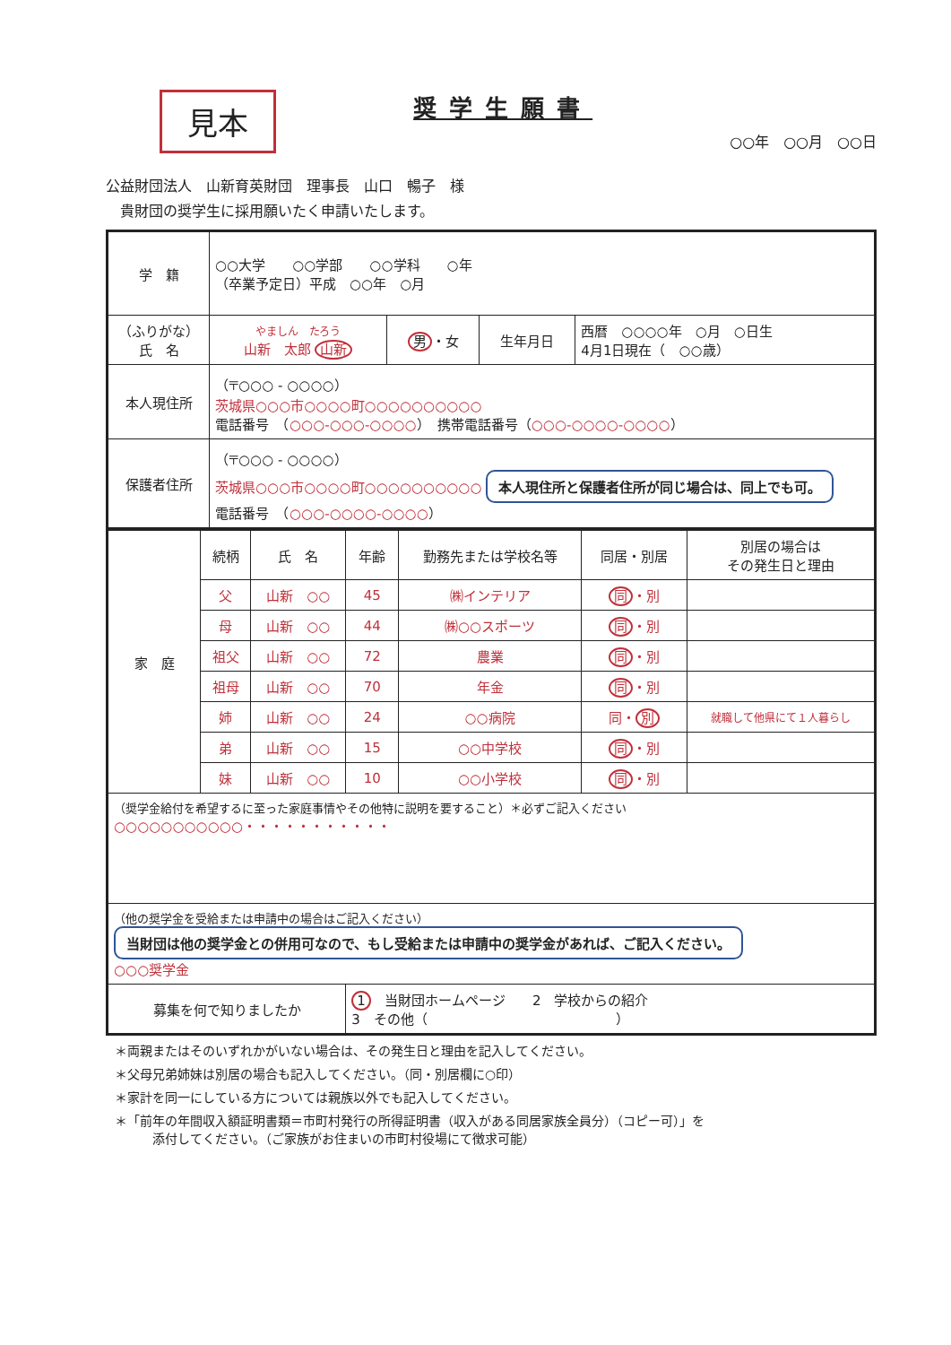見本
奨学生願書
○○年　○○月　○○日
公益財団法人　山新育英財団　理事長　山口　暢子　様
　貴財団の奨学生に採用願いたく申請いたします。
| 学 籍 | ○○大学 ○○学部 ○○学科 ○年 （卒業予定日）平成 ○○年 ○月 | | | |
| （ふりがな） 氏 名 | やましん たろう 山新 太郎 山新 | 男 ・女 | 生年月日 | 西暦 ○○○○年 ○月 ○日生 4月1日現在（ ○○歳） |
| 本人現住所 | （〒○○○ - ○○○○） 茨城県○○○市○○○○町○○○○○○○○○○ 電話番号 （ ○○○-○○○-○○○○ ） 携帯電話番号（ ○○○-○○○○-○○○○ ） | | | |
| 保護者住所 | （〒○○○ - ○○○○） 茨城県○○○市○○○○町○○○○○○○○○○ 本人現住所と保護者住所が同じ場合は、同上でも可。 電話番号 （ ○○○-○○○○-○○○○ ） | | | |
| 家 庭 | 続柄 | 氏 名 | 年齢 | 勤務先または学校名等 | 同居・別居 | 別居の場合は その発生日と理由 |
| --- | --- | --- | --- | --- | --- | --- |
| | 父 | 山新 ○○ | 45 | ㈱インテリア | 同 ・別 | |
| | 母 | 山新 ○○ | 44 | ㈱○○スポーツ | 同 ・別 | |
| | 祖父 | 山新 ○○ | 72 | 農業 | 同 ・別 | |
| | 祖母 | 山新 ○○ | 70 | 年金 | 同 ・別 | |
| | 姉 | 山新 ○○ | 24 | ○○病院 | 同・ 別 | 就職して他県にて１人暮らし |
| | 弟 | 山新 ○○ | 15 | ○○中学校 | 同 ・別 | |
| | 妹 | 山新 ○○ | 10 | ○○小学校 | 同 ・別 | |
| （奨学金給付を希望するに至った家庭事情やその他特に説明を要すること）＊必ずご記入ください ○○○○○○○○○○○・・・・・・・・・・・ | | | | | | |
| （他の奨学金を受給または申請中の場合はご記入ください） 当財団は他の奨学金との併用可なので、もし受給または申請中の奨学金があれば、ご記入ください。 ○○○奨学金 | | | | | | |
| 募集を何で知りましたか | | | 1 当財団ホームページ 2 学校からの紹介 3 その他（ ） | | | |
＊両親またはそのいずれかがいない場合は、その発生日と理由を記入してください。
＊父母兄弟姉妹は別居の場合も記入してください。（同・別居欄に○印）
＊家計を同一にしている方については親族以外でも記入してください。
＊「前年の年間収入額証明書類＝市町村発行の所得証明書（収入がある同居家族全員分）（コピー可）」を
　　　添付してください。（ご家族がお住まいの市町村役場にて徴求可能）